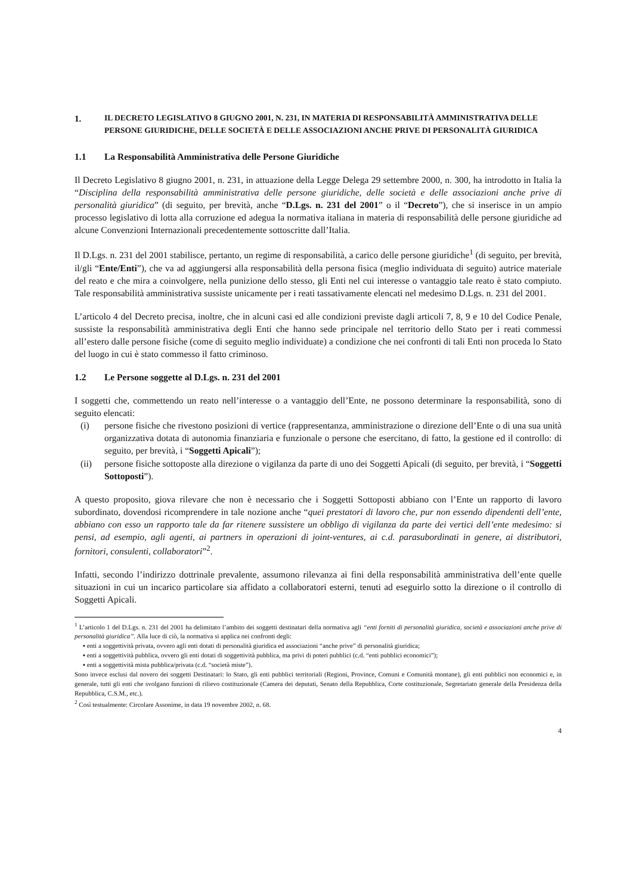1. IL DECRETO LEGISLATIVO 8 GIUGNO 2001, N. 231, IN MATERIA DI RESPONSABILITÀ AMMINISTRATIVA DELLE PERSONE GIURIDICHE, DELLE SOCIETÀ E DELLE ASSOCIAZIONI ANCHE PRIVE DI PERSONALITÀ GIURIDICA
1.1 La Responsabilità Amministrativa delle Persone Giuridiche
Il Decreto Legislativo 8 giugno 2001, n. 231, in attuazione della Legge Delega 29 settembre 2000, n. 300, ha introdotto in Italia la “Disciplina della responsabilità amministrativa delle persone giuridiche, delle società e delle associazioni anche prive di personalità giuridica” (di seguito, per brevità, anche “D.Lgs. n. 231 del 2001” o il “Decreto”), che si inserisce in un ampio processo legislativo di lotta alla corruzione ed adegua la normativa italiana in materia di responsabilità delle persone giuridiche ad alcune Convenzioni Internazionali precedentemente sottoscritte dall’Italia.
Il D.Lgs. n. 231 del 2001 stabilisce, pertanto, un regime di responsabilità, a carico delle persone giuridiche<sup>1</sup> (di seguito, per brevità, il/gli “Ente/Enti”), che va ad aggiungersi alla responsabilità della persona fisica (meglio individuata di seguito) autrice materiale del reato e che mira a coinvolgere, nella punizione dello stesso, gli Enti nel cui interesse o vantaggio tale reato è stato compiuto. Tale responsabilità amministrativa sussiste unicamente per i reati tassativamente elencati nel medesimo D.Lgs. n. 231 del 2001.
L’articolo 4 del Decreto precisa, inoltre, che in alcuni casi ed alle condizioni previste dagli articoli 7, 8, 9 e 10 del Codice Penale, sussiste la responsabilità amministrativa degli Enti che hanno sede principale nel territorio dello Stato per i reati commessi all’estero dalle persone fisiche (come di seguito meglio individuate) a condizione che nei confronti di tali Enti non proceda lo Stato del luogo in cui è stato commesso il fatto criminoso.
1.2 Le Persone soggette al D.Lgs. n. 231 del 2001
I soggetti che, commettendo un reato nell’interesse o a vantaggio dell’Ente, ne possono determinare la responsabilità, sono di seguito elencati:
(i) persone fisiche che rivestono posizioni di vertice (rappresentanza, amministrazione o direzione dell’Ente o di una sua unità organizzativa dotata di autonomia finanziaria e funzionale o persone che esercitano, di fatto, la gestione ed il controllo: di seguito, per brevità, i “Soggetti Apicali”);
(ii) persone fisiche sottoposte alla direzione o vigilanza da parte di uno dei Soggetti Apicali (di seguito, per brevità, i “Soggetti Sottoposti”).
A questo proposito, giova rilevare che non è necessario che i Soggetti Sottoposti abbiano con l’Ente un rapporto di lavoro subordinato, dovendosi ricomprendere in tale nozione anche “quei prestatori di lavoro che, pur non essendo dipendenti dell’ente, abbiano con esso un rapporto tale da far ritenere sussistere un obbligo di vigilanza da parte dei vertici dell’ente medesimo: si pensi, ad esempio, agli agenti, ai partners in operazioni di joint-ventures, ai c.d. parasubordinati in genere, ai distributori, fornitori, consulenti, collaboratori”<sup>2</sup>.
Infatti, secondo l’indirizzo dottrinale prevalente, assumono rilevanza ai fini della responsabilità amministrativa dell’ente quelle situazioni in cui un incarico particolare sia affidato a collaboratori esterni, tenuti ad eseguirlo sotto la direzione o il controllo di Soggetti Apicali.
<sup>1</sup> L’articolo 1 del D.Lgs. n. 231 del 2001 ha delimitato l’ambito dei soggetti destinatari della normativa agli “enti forniti di personalità giuridica, società e associazioni anche prive di personalità giuridica”. Alla luce di ciò, la normativa si applica nei confronti degli:
▪ enti a soggettività privata, ovvero agli enti dotati di personalità giuridica ed associazioni “anche prive” di personalità giuridica;
▪ enti a soggettività pubblica, ovvero gli enti dotati di soggettività pubblica, ma privi di poteri pubblici (c.d. “enti pubblici economici”);
▪ enti a soggettività mista pubblica/privata (c.d. “società miste”).
Sono invece esclusi dal novero dei soggetti Destinatari: lo Stato, gli enti pubblici territoriali (Regioni, Province, Comuni e Comunità montane), gli enti pubblici non economici e, in generale, tutti gli enti che svolgano funzioni di rilievo costituzionale (Camera dei deputati, Senato della Repubblica, Corte costituzionale, Segretariato generale della Presidenza della Repubblica, C.S.M., etc.).
<sup>2</sup> Così testualmente: Circolare Assonime, in data 19 novembre 2002, n. 68.
4